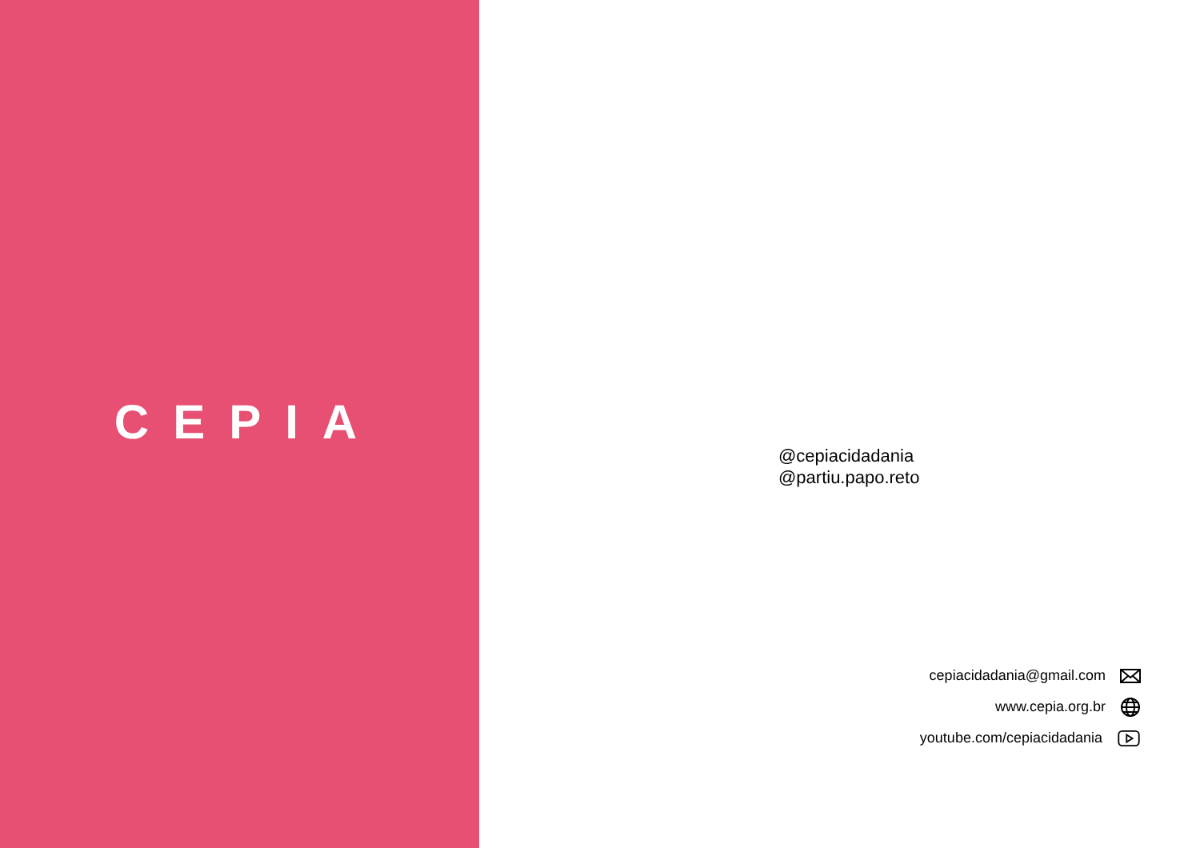CEPIA
@cepiacidadania
@partiu.papo.reto
cepiacidadania@gmail.com
www.cepia.org.br
youtube.com/cepiacidadania